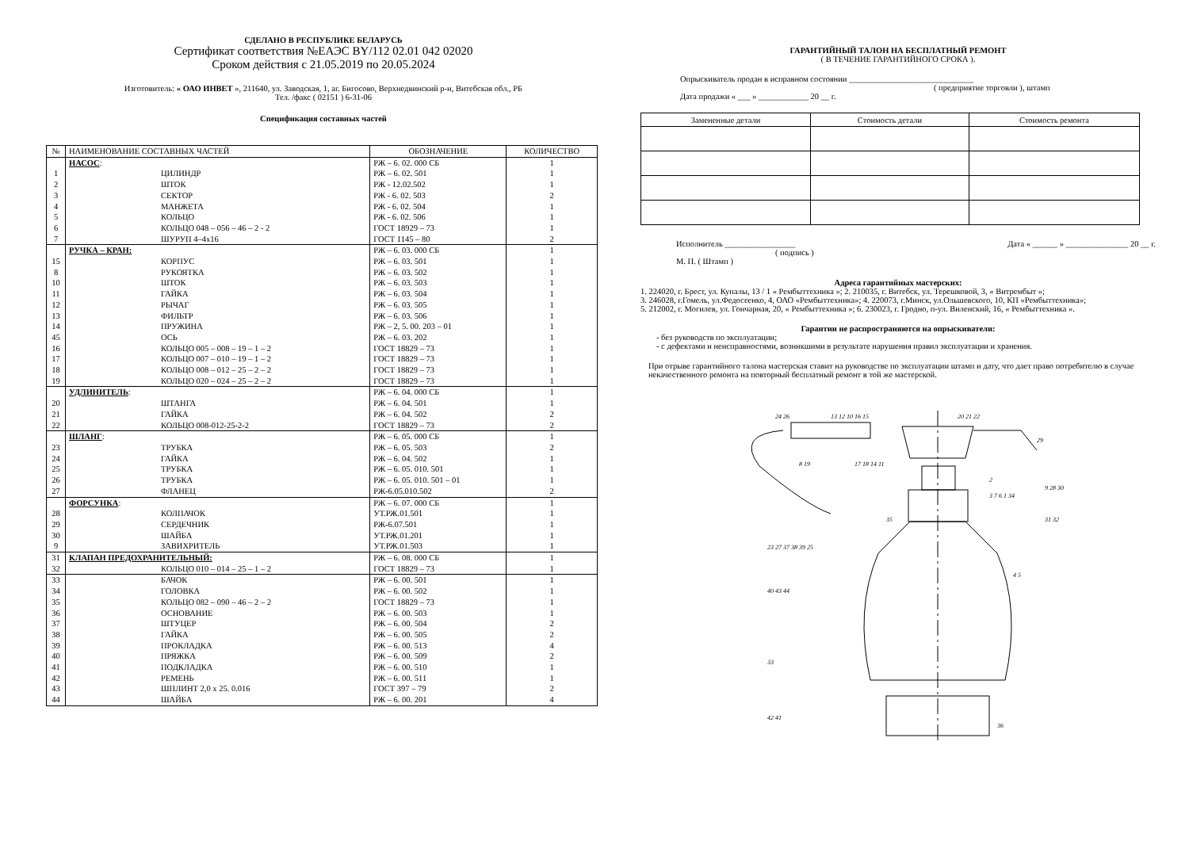СДЕЛАНО В РЕСПУБЛИКЕ БЕЛАРУСЬ
Сертификат соответствия №ЕАЭС BY/112 02.01 042 02020
Сроком действия с 21.05.2019 по 20.05.2024
Изготовитель: « ОАО ИНВЕТ », 211640, ул. Заводская, 1, аг. Бигосово, Верхнедвинский р-н, Витебская обл., РБ
Тел. /факс ( 02151 ) 6-31-06
Спецификация составных частей
| № | НАИМЕНОВАНИЕ СОСТАВНЫХ ЧАСТЕЙ | ОБОЗНАЧЕНИЕ | КОЛИЧЕСТВО |
| --- | --- | --- | --- |
| | НАСОС : | РЖ – 6. 02. 000 СБ | 1 |
| 1 | ЦИЛИНДР | РЖ – 6. 02. 501 | 1 |
| 2 | ШТОК | РЖ - 12.02.502 | 1 |
| 3 | СЕКТОР | РЖ - 6. 02. 503 | 2 |
| 4 | МАНЖЕТА | РЖ - 6. 02. 504 | 1 |
| 5 | КОЛЬЦО | РЖ - 6. 02. 506 | 1 |
| 6 | КОЛЬЦО 048 – 056 – 46 – 2 - 2 | ГОСТ 18929 – 73 | 1 |
| 7 | ШУРУП 4–4х16 | ГОСТ 1145 – 80 | 2 |
| | РУЧКА – КРАН: | РЖ – 6. 03. 000 СБ | 1 |
| 15 | КОРПУС | РЖ – 6. 03. 501 | 1 |
| 8 | РУКОЯТКА | РЖ – 6. 03. 502 | 1 |
| 10 | ШТОК | РЖ – 6. 03. 503 | 1 |
| 11 | ГАЙКА | РЖ – 6. 03. 504 | 1 |
| 12 | РЫЧАГ | РЖ – 6. 03. 505 | 1 |
| 13 | ФИЛЬТР | РЖ – 6. 03. 506 | 1 |
| 14 | ПРУЖИНА | РЖ – 2, 5. 00. 203 – 01 | 1 |
| 45 | ОСЬ | РЖ – 6. 03. 202 | 1 |
| 16 | КОЛЬЦО 005 – 008 – 19 – 1 – 2 | ГОСТ 18829 – 73 | 1 |
| 17 | КОЛЬЦО 007 – 010 – 19 – 1 – 2 | ГОСТ 18829 – 73 | 1 |
| 18 | КОЛЬЦО 008 – 012 – 25 – 2 – 2 | ГОСТ 18829 – 73 | 1 |
| 19 | КОЛЬЦО 020 – 024 – 25 – 2 – 2 | ГОСТ 18829 – 73 | 1 |
| | УДЛИНИТЕЛЬ : | РЖ – 6. 04. 000 СБ | 1 |
| 20 | ШТАНГА | РЖ – 6. 04. 501 | 1 |
| 21 | ГАЙКА | РЖ – 6. 04. 502 | 2 |
| 22 | КОЛЬЦО 008-012-25-2-2 | ГОСТ 18829 – 73 | 2 |
| | ШЛАНГ : | РЖ – 6. 05. 000 СБ | 1 |
| 23 | ТРУБКА | РЖ – 6. 05. 503 | 2 |
| 24 | ГАЙКА | РЖ – 6. 04. 502 | 1 |
| 25 | ТРУБКА | РЖ – 6. 05. 010. 501 | 1 |
| 26 | ТРУБКА | РЖ – 6. 05. 010. 501 – 01 | 1 |
| 27 | ФЛАНЕЦ | РЖ-6.05.010.502 | 2 |
| | ФОРСУНКА : | РЖ – 6. 07. 000 СБ | 1 |
| 28 | КОЛПАЧОК | УТ.РЖ.01.501 | 1 |
| 29 | СЕРДЕЧНИК | РЖ-6.07.501 | 1 |
| 30 | ШАЙБА | УТ.РЖ.01.201 | 1 |
| 9 | ЗАВИХРИТЕЛЬ | УТ.РЖ.01.503 | 1 |
| 31 | КЛАПАН ПРЕДОХРАНИТЕЛЬНЫЙ: | РЖ – 6. 08. 000 СБ | 1 |
| 32 | КОЛЬЦО 010 – 014 – 25 – 1 – 2 | ГОСТ 18829 – 73 | 1 |
| 33 | БАЧОК | РЖ – 6. 00. 501 | 1 |
| 34 | ГОЛОВКА | РЖ – 6. 00. 502 | 1 |
| 35 | КОЛЬЦО 082 – 090 – 46 – 2 – 2 | ГОСТ 18829 – 73 | 1 |
| 36 | ОСНОВАНИЕ | РЖ – 6. 00. 503 | 1 |
| 37 | ШТУЦЕР | РЖ – 6. 00. 504 | 2 |
| 38 | ГАЙКА | РЖ – 6. 00. 505 | 2 |
| 39 | ПРОКЛАДКА | РЖ – 6. 00. 513 | 4 |
| 40 | ПРЯЖКА | РЖ – 6. 00. 509 | 2 |
| 41 | ПОДКЛАДКА | РЖ – 6. 00. 510 | 1 |
| 42 | РЕМЕНЬ | РЖ – 6. 00. 511 | 1 |
| 43 | ШПЛИНТ 2,0 х 25. 0.016 | ГОСТ 397 – 79 | 2 |
| 44 | ШАЙБА | РЖ – 6. 00. 201 | 4 |
ГАРАНТИЙНЫЙ ТАЛОН НА БЕСПЛАТНЫЙ РЕМОНТ
( В ТЕЧЕНИЕ ГАРАНТИЙНОГО СРОКА ).
Опрыскиватель продан в исправном состоянии ______________________________
( предприятие торговли ), штамп
Дата продажи « ___ » ____________ 20 __ г.
| Замененные детали | Стоимость детали | Стоимость ремонта |
| --- | --- | --- |
Исполнитель _________________ Дата « ______ » _______________ 20 __ г.
( подпись )
М. П. ( Штамп )
Адреса гарантийных мастерских:
1. 224020, г. Брест, ул. Купалы, 13 / 1 « Рембыттехника »; 2. 210035, г. Витебск, ул. Терешковой, 3, « Витрембыт »;
3. 246028, г.Гомель, ул.Федосеенко, 4, ОАО «Рембыттехника»; 4. 220073, г.Минск, ул.Ольшевского, 10, КП «Рембыттехника»;
5. 212002, г. Могилев, ул. Гончарная, 20, « Рембыттехника »; 6. 230023, г. Гродно, п-ул. Виленский, 16, « Рембыттехника ».
Гарантии не распространяются на опрыскиватели:
- без руководств по эксплуатации;
- с дефектами и неисправностями, возникшими в результате нарушения правил эксплуатации и хранения.
При отрыве гарантийного талона мастерская ставит на руководстве по эксплуатации штамп и дату, что дает право потребителю в случае некачественного ремонта на повторный бесплатный ремонт в той же мастерской.
24 26
13 12 10 16 15
20 21 22
29
9 28 30
3 7 6 1 34
35
31 32
23 27 37 38 39 25
4 5
40 43 44
33
42 41
36
8 19
17 18 14 11
2